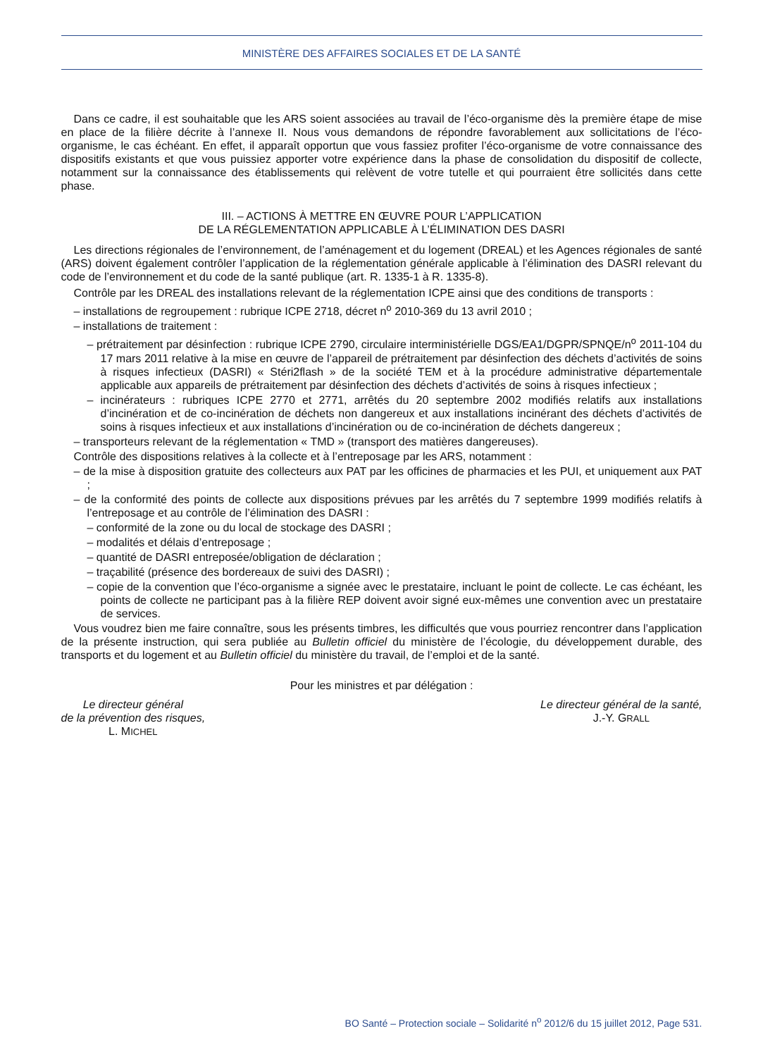MINISTÈRE DES AFFAIRES SOCIALES ET DE LA SANTÉ
Dans ce cadre, il est souhaitable que les ARS soient associées au travail de l’éco-organisme dès la première étape de mise en place de la filière décrite à l’annexe II. Nous vous demandons de répondre favorablement aux sollicitations de l’éco-organisme, le cas échéant. En effet, il apparaît opportun que vous fassiez profiter l’éco-organisme de votre connaissance des dispositifs existants et que vous puissiez apporter votre expérience dans la phase de consolidation du dispositif de collecte, notamment sur la connaissance des établissements qui relèvent de votre tutelle et qui pourraient être sollicités dans cette phase.
III. – ACTIONS À METTRE EN ŒUVRE POUR L’APPLICATION
DE LA RÉGLEMENTATION APPLICABLE À L’ÉLIMINATION DES DASRI
Les directions régionales de l’environnement, de l’aménagement et du logement (DREAL) et les Agences régionales de santé (ARS) doivent également contrôler l’application de la réglementation générale applicable à l’élimination des DASRI relevant du code de l’environnement et du code de la santé publique (art. R. 1335-1 à R. 1335-8).
Contrôle par les DREAL des installations relevant de la réglementation ICPE ainsi que des conditions de transports :
– installations de regroupement : rubrique ICPE 2718, décret n<sup>o</sup> 2010-369 du 13 avril 2010 ;
– installations de traitement :
– prétraitement par désinfection : rubrique ICPE 2790, circulaire interministérielle DGS/EA1/DGPR/SPNQE/n<sup>o</sup> 2011-104 du 17 mars 2011 relative à la mise en œuvre de l’appareil de prétraitement par désinfection des déchets d’activités de soins à risques infectieux (DASRI) « Stéri2flash » de la société TEM et à la procédure administrative départementale applicable aux appareils de prétraitement par désinfection des déchets d’activités de soins à risques infectieux ;
– incinérateurs : rubriques ICPE 2770 et 2771, arrêtés du 20 septembre 2002 modifiés relatifs aux installations d’incinération et de co-incinération de déchets non dangereux et aux installations incinérant des déchets d’activités de soins à risques infectieux et aux installations d’incinération ou de co-incinération de déchets dangereux ;
– transporteurs relevant de la réglementation « TMD » (transport des matières dangereuses).
Contrôle des dispositions relatives à la collecte et à l’entreposage par les ARS, notamment :
– de la mise à disposition gratuite des collecteurs aux PAT par les officines de pharmacies et les PUI, et uniquement aux PAT ;
– de la conformité des points de collecte aux dispositions prévues par les arrêtés du 7 septembre 1999 modifiés relatifs à l’entreposage et au contrôle de l’élimination des DASRI :
– conformité de la zone ou du local de stockage des DASRI ;
– modalités et délais d’entreposage ;
– quantité de DASRI entreposée/obligation de déclaration ;
– traçabilité (présence des bordereaux de suivi des DASRI) ;
– copie de la convention que l’éco-organisme a signée avec le prestataire, incluant le point de collecte. Le cas échéant, les points de collecte ne participant pas à la filière REP doivent avoir signé eux-mêmes une convention avec un prestataire de services.
Vous voudrez bien me faire connaître, sous les présents timbres, les difficultés que vous pourriez rencontrer dans l’application de la présente instruction, qui sera publiée au Bulletin officiel du ministère de l’écologie, du développement durable, des transports et du logement et au Bulletin officiel du ministère du travail, de l’emploi et de la santé.
Pour les ministres et par délégation :
Le directeur général
de la prévention des risques,
L. MICHEL
Le directeur général de la santé,
J.-Y. GRALL
BO Santé – Protection sociale – Solidarité n<sup>o</sup> 2012/6 du 15 juillet 2012, Page 531.